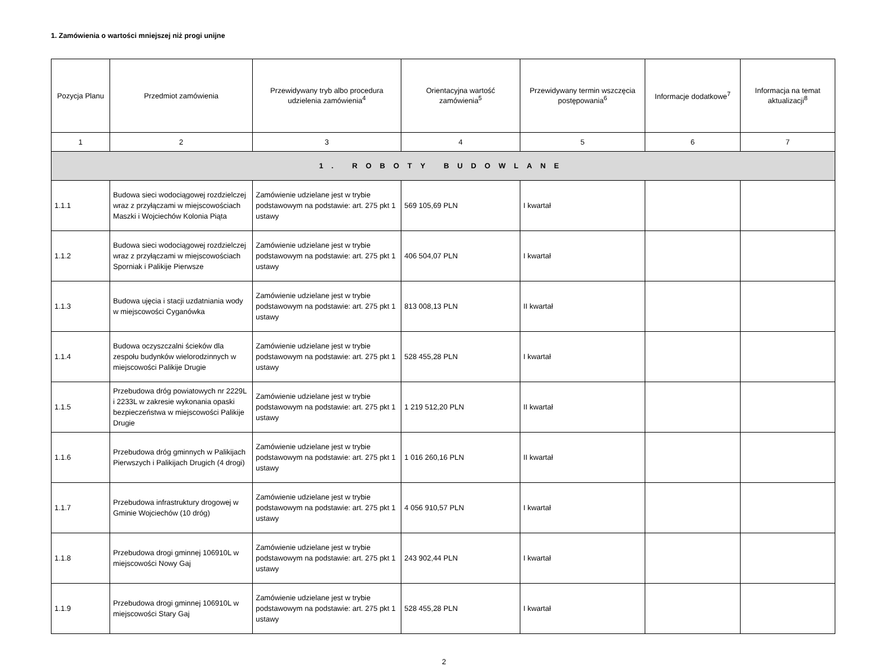1. Zamówienia o wartości mniejszej niż progi unijne
| Pozycja Planu | Przedmiot zamówienia | Przewidywany tryb albo procedura udzielenia zamówienia<sup>4</sup> | Orientacyjna wartość zamówienia<sup>5</sup> | Przewidywany termin wszczęcia postępowania<sup>6</sup> | Informacje dodatkowe<sup>7</sup> | Informacja na temat aktualizacji<sup>8</sup> |
| --- | --- | --- | --- | --- | --- | --- |
| 1 | 2 | 3 | 4 | 5 | 6 | 7 |
| 1. ROBOTY BUDOWLANE | | | | | | |
| 1.1.1 | Budowa sieci wodociągowej rozdzielczej wraz z przyłączami w miejscowościach Maszki i Wojciechów Kolonia Piąta | Zamówienie udzielane jest w trybie podstawowym na podstawie: art. 275 pkt 1 ustawy | 569 105,69 PLN | I kwartał | | |
| 1.1.2 | Budowa sieci wodociągowej rozdzielczej wraz z przyłączami w miejscowościach Sporniak i Palikije Pierwsze | Zamówienie udzielane jest w trybie podstawowym na podstawie: art. 275 pkt 1 ustawy | 406 504,07 PLN | I kwartał | | |
| 1.1.3 | Budowa ujęcia i stacji uzdatniania wody w miejscowości Cyganówka | Zamówienie udzielane jest w trybie podstawowym na podstawie: art. 275 pkt 1 ustawy | 813 008,13 PLN | II kwartał | | |
| 1.1.4 | Budowa oczyszczalni ścieków dla zespołu budynków wielorodzinnych w miejscowości Palikije Drugie | Zamówienie udzielane jest w trybie podstawowym na podstawie: art. 275 pkt 1 ustawy | 528 455,28 PLN | I kwartał | | |
| 1.1.5 | Przebudowa dróg powiatowych nr 2229L i 2233L w zakresie wykonania opaski bezpieczeństwa w miejscowości Palikije Drugie | Zamówienie udzielane jest w trybie podstawowym na podstawie: art. 275 pkt 1 ustawy | 1 219 512,20 PLN | II kwartał | | |
| 1.1.6 | Przebudowa dróg gminnych w Palikijach Pierwszych i Palikijach Drugich (4 drogi) | Zamówienie udzielane jest w trybie podstawowym na podstawie: art. 275 pkt 1 ustawy | 1 016 260,16 PLN | II kwartał | | |
| 1.1.7 | Przebudowa infrastruktury drogowej w Gminie Wojciechów (10 dróg) | Zamówienie udzielane jest w trybie podstawowym na podstawie: art. 275 pkt 1 ustawy | 4 056 910,57 PLN | I kwartał | | |
| 1.1.8 | Przebudowa drogi gminnej 106910L w miejscowości Nowy Gaj | Zamówienie udzielane jest w trybie podstawowym na podstawie: art. 275 pkt 1 ustawy | 243 902,44 PLN | I kwartał | | |
| 1.1.9 | Przebudowa drogi gminnej 106910L w miejscowości Stary Gaj | Zamówienie udzielane jest w trybie podstawowym na podstawie: art. 275 pkt 1 ustawy | 528 455,28 PLN | I kwartał | | |
2